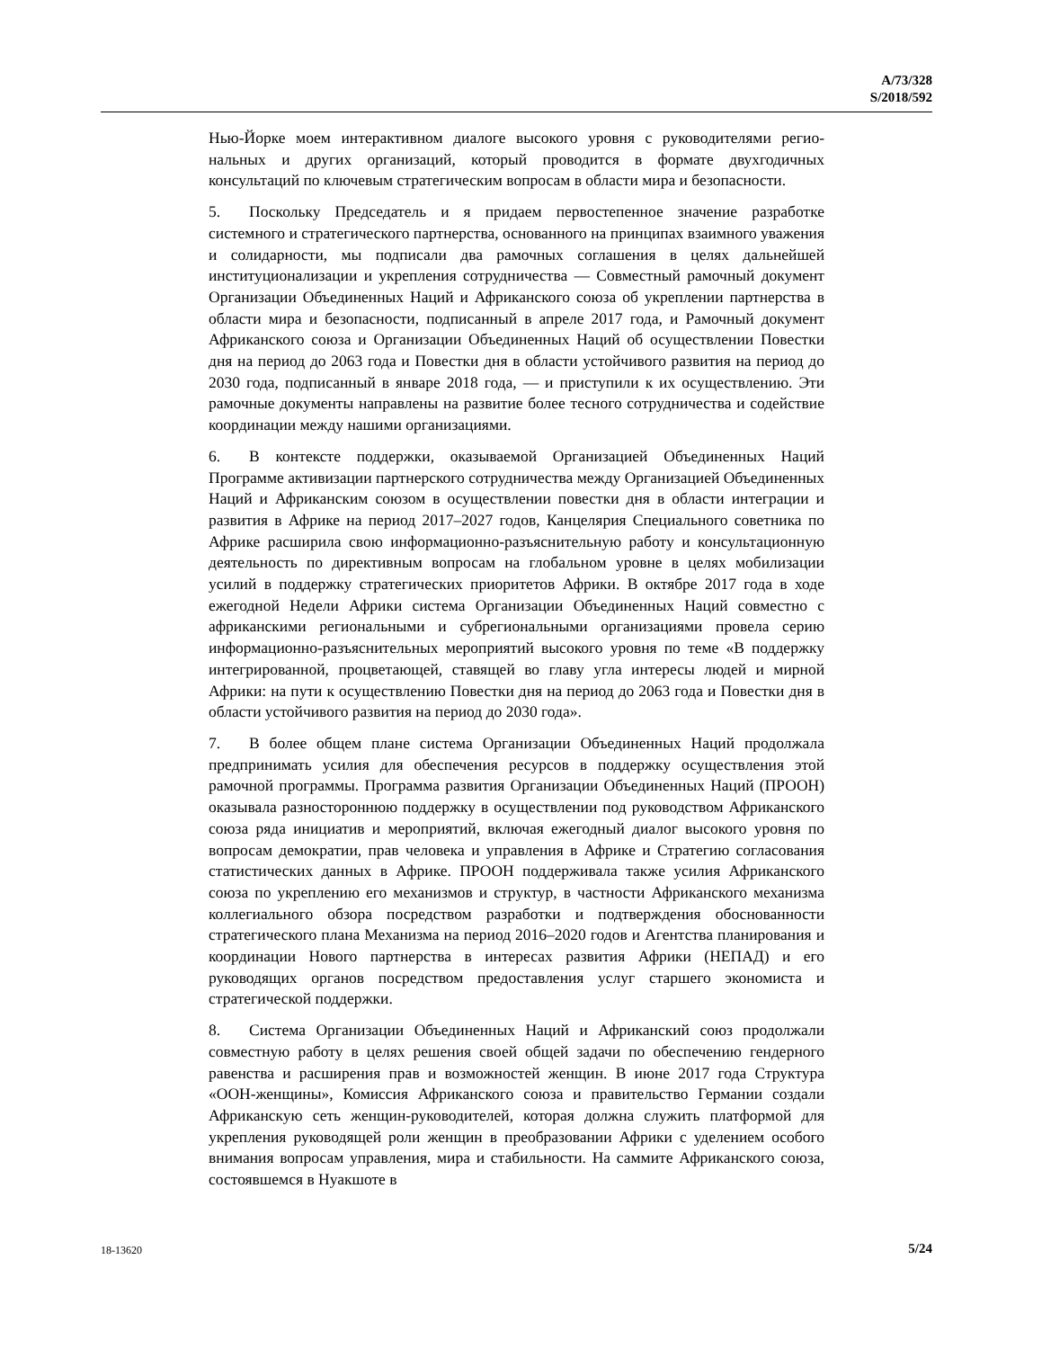A/73/328
S/2018/592
Нью-Йорке моем интерактивном диалоге высокого уровня с руководителями регио­нальных и других организаций, который проводится в формате двухгодичных консультаций по ключевым стратегическим вопросам в области мира и безопасности.
5. Поскольку Председатель и я придаем первостепенное значение разработке системного и стратегического партнерства, основанного на принципах взаимного уважения и солидарности, мы подписали два рамочных соглашения в целях дальнейшей институционализации и укрепления сотрудничества — Совместный рамочный документ Организации Объединенных Наций и Африканского союза об укреплении партнерства в области мира и безопасности, подписанный в апреле 2017 года, и Рамочный документ Африканского союза и Организации Объединенных Наций об осуществлении Повестки дня на период до 2063 года и Повестки дня в области устойчивого развития на период до 2030 года, подписанный в январе 2018 года, — и приступили к их осуществлению. Эти рамочные документы направлены на развитие более тесного сотрудничества и содействие координации между нашими организациями.
6. В контексте поддержки, оказываемой Организацией Объединенных Наций Программе активизации партнерского сотрудничества между Организацией Объединенных Наций и Африканским союзом в осуществлении повестки дня в области интеграции и развития в Африке на период 2017–2027 годов, Канцелярия Специального советника по Африке расширила свою информационно-разъяснительную работу и консультационную деятельность по директивным вопросам на глобальном уровне в целях мобилизации усилий в поддержку стратегических приоритетов Африки. В октябре 2017 года в ходе ежегодной Недели Африки система Организации Объединенных Наций совместно с африканскими региональными и субрегиональными организациями провела серию информационно-разъяснительных мероприятий высокого уровня по теме «В поддержку интегрированной, процветающей, ставящей во главу угла интересы людей и мирной Африки: на пути к осуществлению Повестки дня на период до 2063 года и Повестки дня в области устойчивого развития на период до 2030 года».
7. В более общем плане система Организации Объединенных Наций продолжала предпринимать усилия для обеспечения ресурсов в поддержку осуществления этой рамочной программы. Программа развития Организации Объединенных Наций (ПРООН) оказывала разностороннюю поддержку в осуществлении под руководством Африканского союза ряда инициатив и мероприятий, включая ежегодный диалог высокого уровня по вопросам демократии, прав человека и управления в Африке и Стратегию согласования статистических данных в Африке. ПРООН поддерживала также усилия Африканского союза по укреплению его механизмов и структур, в частности Африканского механизма коллегиального обзора посредством разработки и подтверждения обоснованности стратегического плана Механизма на период 2016–2020 годов и Агентства планирования и координации Нового партнерства в интересах развития Африки (НЕПАД) и его руководящих органов посредством предоставления услуг старшего экономиста и стратегической поддержки.
8. Система Организации Объединенных Наций и Африканский союз продолжали совместную работу в целях решения своей общей задачи по обеспечению гендерного равенства и расширения прав и возможностей женщин. В июне 2017 года Структура «ООН-женщины», Комиссия Африканского союза и правительство Германии создали Африканскую сеть женщин-руководителей, которая должна служить платформой для укрепления руководящей роли женщин в преобразовании Африки с уделением особого внимания вопросам управления, мира и стабильности. На саммите Африканского союза, состоявшемся в Нуакшоте в
18-13620 5/24